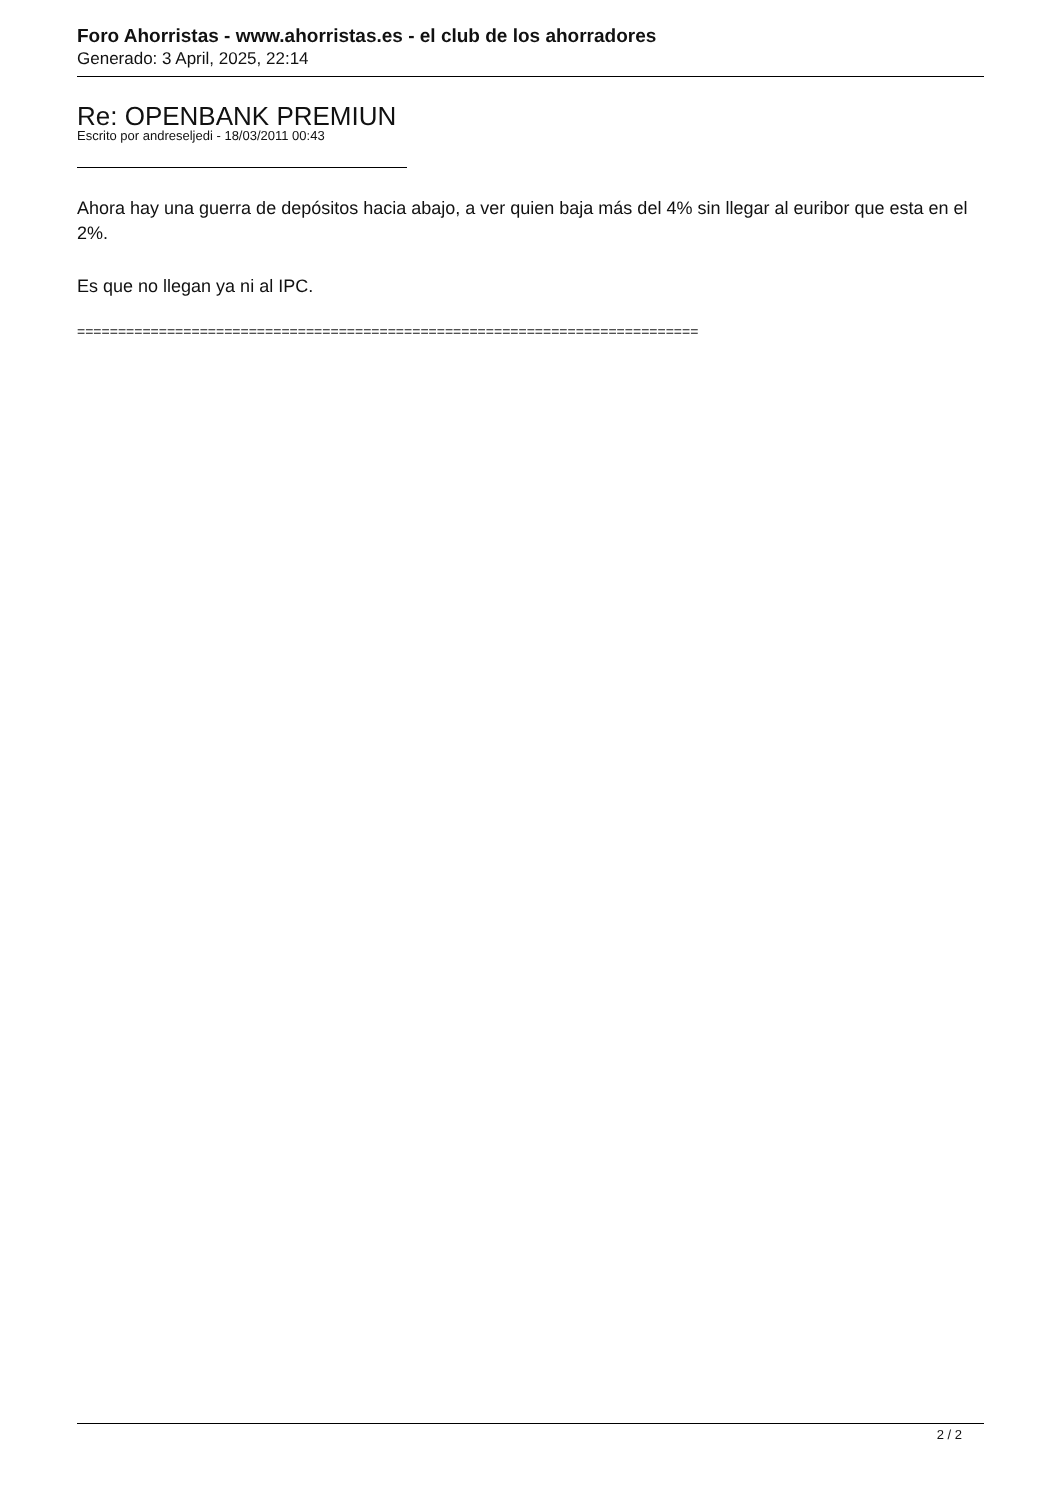Foro Ahorristas - www.ahorristas.es - el club de los ahorradores
Generado: 3 April, 2025, 22:14
Re: OPENBANK PREMIUN
Escrito por andreseljedi - 18/03/2011 00:43
Ahora hay una guerra de depósitos hacia abajo, a ver quien baja más del 4% sin llegar al euribor que esta en el 2%.
Es que no llegan ya ni al IPC.
============================================================================
2 / 2